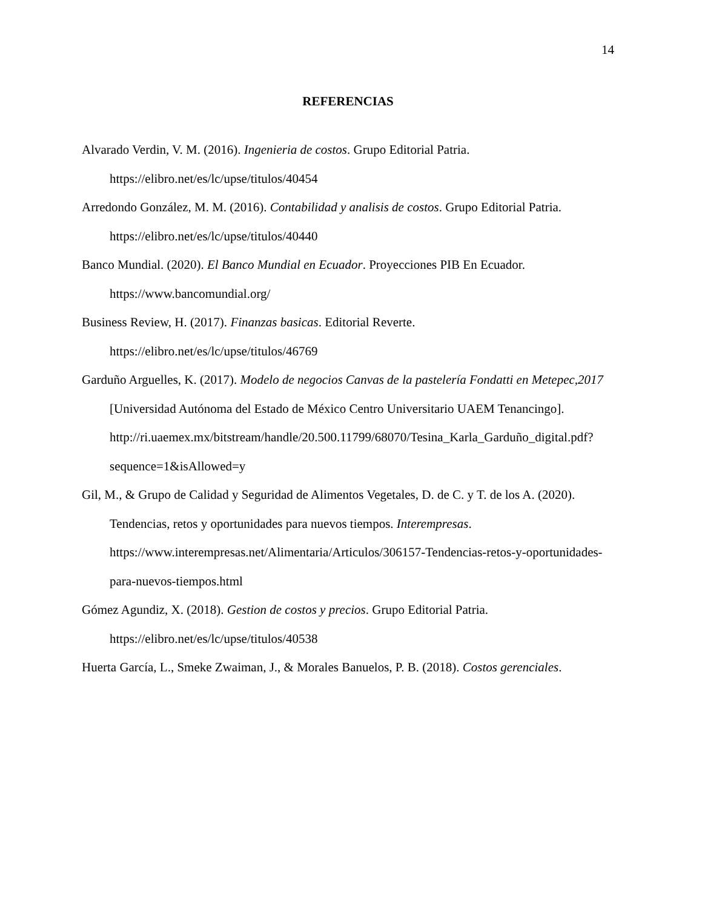14
REFERENCIAS
Alvarado Verdin, V. M. (2016). Ingenieria de costos. Grupo Editorial Patria. https://elibro.net/es/lc/upse/titulos/40454
Arredondo González, M. M. (2016). Contabilidad y analisis de costos. Grupo Editorial Patria. https://elibro.net/es/lc/upse/titulos/40440
Banco Mundial. (2020). El Banco Mundial en Ecuador. Proyecciones PIB En Ecuador. https://www.bancomundial.org/
Business Review, H. (2017). Finanzas basicas. Editorial Reverte. https://elibro.net/es/lc/upse/titulos/46769
Garduño Arguelles, K. (2017). Modelo de negocios Canvas de la pastelería Fondatti en Metepec,2017 [Universidad Autónoma del Estado de México Centro Universitario UAEM Tenancingo]. http://ri.uaemex.mx/bitstream/handle/20.500.11799/68070/Tesina_Karla_Garduño_digital.pdf?sequence=1&isAllowed=y
Gil, M., & Grupo de Calidad y Seguridad de Alimentos Vegetales, D. de C. y T. de los A. (2020). Tendencias, retos y oportunidades para nuevos tiempos. Interempresas. https://www.interempresas.net/Alimentaria/Articulos/306157-Tendencias-retos-y-oportunidades-para-nuevos-tiempos.html
Gómez Agundiz, X. (2018). Gestion de costos y precios. Grupo Editorial Patria. https://elibro.net/es/lc/upse/titulos/40538
Huerta García, L., Smeke Zwaiman, J., & Morales Banuelos, P. B. (2018). Costos gerenciales.